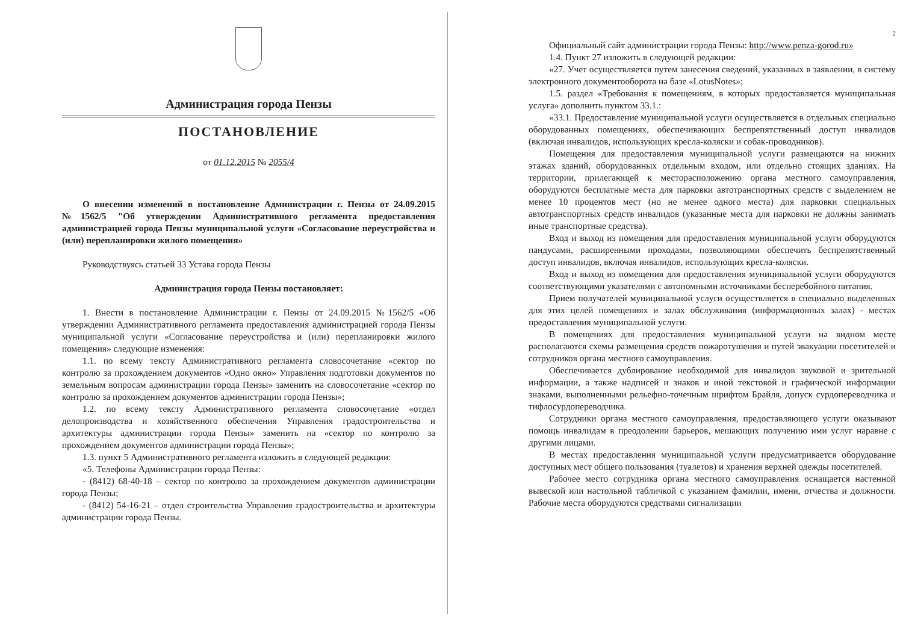Администрация города Пензы
ПОСТАНОВЛЕНИЕ
от 01.12.2015 № 2055/4
О внесении изменений в постановление Администрации г. Пензы от 24.09.2015 №1562/5 "Об утверждении Административного регламента предоставления администрацией города Пензы муниципальной услуги «Согласование переустройства и (или) перепланировки жилого помещения»
Руководствуясь статьей 33 Устава города Пензы
Администрация города Пензы постановляет:
1. Внести в постановление Администрации г. Пензы от 24.09.2015 №1562/5 «Об утверждении Административного регламента предоставления администрацией города Пензы муниципальной услуги «Согласование переустройства и (или) перепланировки жилого помещения» следующие изменения:
1.1. по всему тексту Административного регламента словосочетание «сектор по контролю за прохождением документов «Одно окно» Управления подготовки документов по земельным вопросам администрации города Пензы» заменить на словосочетание «сектор по контролю за прохождением документов администрации города Пензы»;
1.2. по всему тексту Административного регламента словосочетание «отдел делопроизводства и хозяйственного обеспечения Управления градостроительства и архитектуры администрации города Пензы» заменить на «сектор по контролю за прохождением документов администрации города Пензы»;
1.3. пункт 5 Административного регламента изложить в следующей редакции:
«5. Телефоны Администрации города Пензы:
- (8412) 68-40-18 – сектор по контролю за прохождением документов администрации города Пензы;
- (8412) 54-16-21 – отдел строительства Управления градостроительства и архитектуры администрации города Пензы.
2
Официальный сайт администрации города Пензы: http://www.penza-gorod.ru»
1.4. Пункт 27 изложить в следующей редакции:
«27. Учет осуществляется путем занесения сведений, указанных в заявлении, в систему электронного документооборота на базе «LotusNotes»;
1.5. раздел «Требования к помещениям, в которых предоставляется муниципальная услуга» дополнить пунктом 33.1.:
«33.1. Предоставление муниципальной услуги осуществляется в отдельных специально оборудованных помещениях, обеспечивающих беспрепятственный доступ инвалидов (включая инвалидов, использующих кресла-коляски и собак-проводников).
Помещения для предоставления муниципальной услуги размещаются на нижних этажах зданий, оборудованных отдельным входом, или отдельно стоящих зданиях. На территории, прилегающей к месторасположению органа местного самоуправления, оборудуются бесплатные места для парковки автотранспортных средств с выделением не менее 10 процентов мест (но не менее одного места) для парковки специальных автотранспортных средств инвалидов (указанные места для парковки не должны занимать иные транспортные средства).
Вход и выход из помещения для предоставления муниципальной услуги оборудуются пандусами, расширенными проходами, позволяющими обеспечить беспрепятственный доступ инвалидов, включая инвалидов, использующих кресла-коляски.
Вход и выход из помещения для предоставления муниципальной услуги оборудуются соответствующими указателями с автономными источниками бесперебойного питания.
Прием получателей муниципальной услуги осуществляется в специально выделенных для этих целей помещениях и залах обслуживания (информационных залах) - местах предоставления муниципальной услуги.
В помещениях для предоставления муниципальной услуги на видном месте располагаются схемы размещения средств пожаротушения и путей эвакуации посетителей и сотрудников органа местного самоуправления.
Обеспечивается дублирование необходимой для инвалидов звуковой и зрительной информации, а также надписей и знаков и иной текстовой и графической информации знаками, выполненными рельефно-точечным шрифтом Брайля, допуск сурдопереводчика и тифлосурдопереводчика.
Сотрудники органа местного самоуправления, предоставляющего услуги оказывают помощь инвалидам в преодолении барьеров, мешающих получению ими услуг наравне с другими лицами.
В местах предоставления муниципальной услуги предусматривается оборудование доступных мест общего пользования (туалетов) и хранения верхней одежды посетителей.
Рабочее место сотрудника органа местного самоуправления оснащается настенной вывеской или настольной табличкой с указанием фамилии, имени, отчества и должности. Рабочие места оборудуются средствами сигнализации